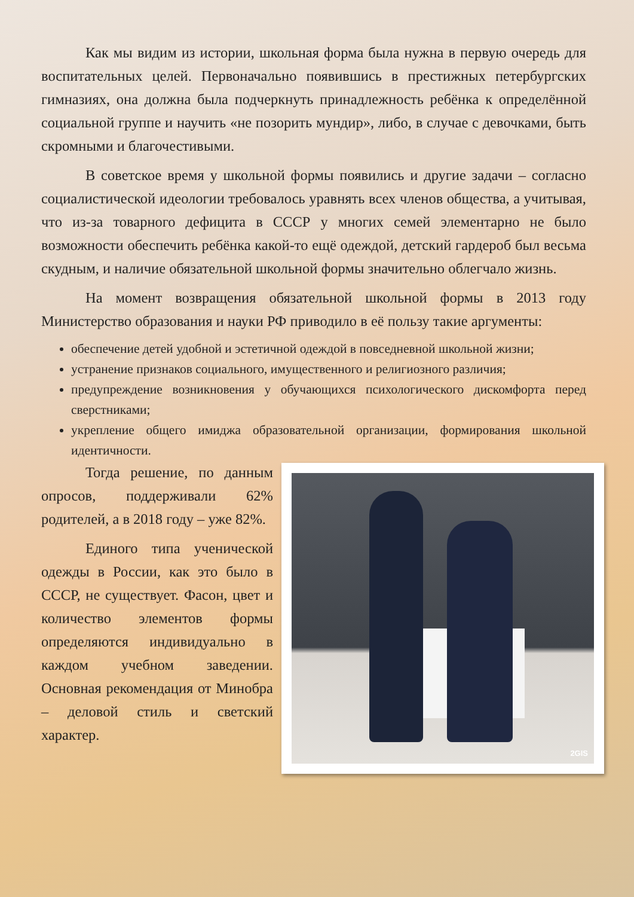Как мы видим из истории, школьная форма была нужна в первую очередь для воспитательных целей. Первоначально появившись в престижных петербургских гимназиях, она должна была подчеркнуть принадлежность ребёнка к определённой социальной группе и научить «не позорить мундир», либо, в случае с девочками, быть скромными и благочестивыми.
В советское время у школьной формы появились и другие задачи – согласно социалистической идеологии требовалось уравнять всех членов общества, а учитывая, что из-за товарного дефицита в СССР у многих семей элементарно не было возможности обеспечить ребёнка какой-то ещё одеждой, детский гардероб был весьма скудным, и наличие обязательной школьной формы значительно облегчало жизнь.
На момент возвращения обязательной школьной формы в 2013 году Министерство образования и науки РФ приводило в её пользу такие аргументы:
обеспечение детей удобной и эстетичной одеждой в повседневной школьной жизни;
устранение признаков социального, имущественного и религиозного различия;
предупреждение возникновения у обучающихся психологического дискомфорта перед сверстниками;
укрепление общего имиджа образовательной организации, формирования школьной идентичности.
2GIS
Тогда решение, по данным опросов, поддерживали 62% родителей, а в 2018 году – уже 82%.
Единого типа ученической одежды в России, как это было в СССР, не существует. Фасон, цвет и количество элементов формы определяются индивидуально в каждом учебном заведении. Основная рекомендация от Минобра – деловой стиль и светский характер.